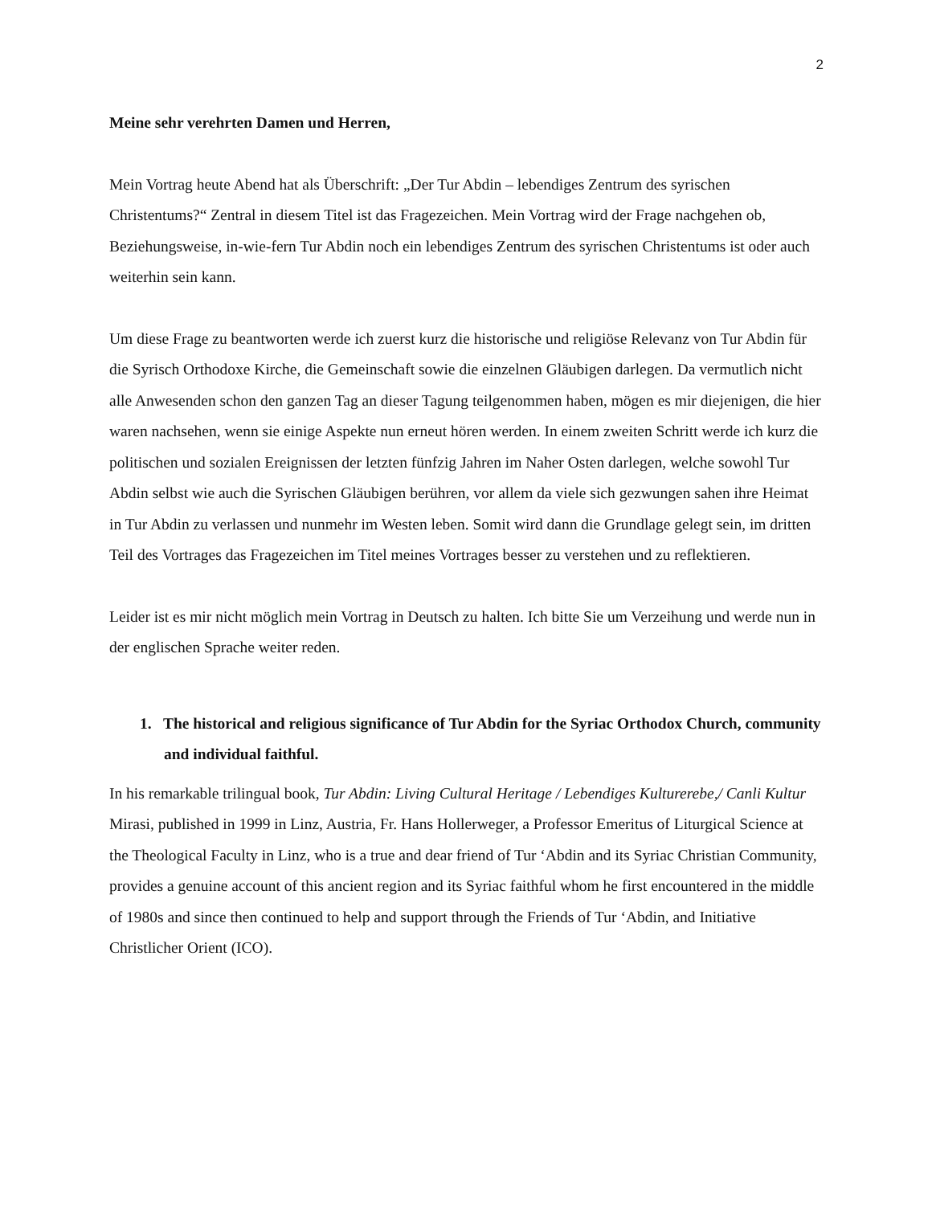2
Meine sehr verehrten Damen und Herren,
Mein Vortrag heute Abend hat als Überschrift: „Der Tur Abdin – lebendiges Zentrum des syrischen Christentums?“ Zentral in diesem Titel ist das Fragezeichen. Mein Vortrag wird der Frage nachgehen ob, Beziehungsweise, in-wie-fern Tur Abdin noch ein lebendiges Zentrum des syrischen Christentums ist oder auch weiterhin sein kann.
Um diese Frage zu beantworten werde ich zuerst kurz die historische und religiöse Relevanz von Tur Abdin für die Syrisch Orthodoxe Kirche, die Gemeinschaft sowie die einzelnen Gläubigen darlegen. Da vermutlich nicht alle Anwesenden schon den ganzen Tag an dieser Tagung teilgenommen haben, mögen es mir diejenigen, die hier waren nachsehen, wenn sie einige Aspekte nun erneut hören werden. In einem zweiten Schritt werde ich kurz die politischen und sozialen Ereignissen der letzten fünfzig Jahren im Naher Osten darlegen, welche sowohl Tur Abdin selbst wie auch die Syrischen Gläubigen berühren, vor allem da viele sich gezwungen sahen ihre Heimat in Tur Abdin zu verlassen und nunmehr im Westen leben. Somit wird dann die Grundlage gelegt sein, im dritten Teil des Vortrages das Fragezeichen im Titel meines Vortrages besser zu verstehen und zu reflektieren.
Leider ist es mir nicht möglich mein Vortrag in Deutsch zu halten. Ich bitte Sie um Verzeihung und werde nun in der englischen Sprache weiter reden.
1. The historical and religious significance of Tur Abdin for the Syriac Orthodox Church, community and individual faithful.
In his remarkable trilingual book, Tur Abdin: Living Cultural Heritage / Lebendiges Kulturerebe,/ Canli Kultur Mirasi, published in 1999 in Linz, Austria, Fr. Hans Hollerweger, a Professor Emeritus of Liturgical Science at the Theological Faculty in Linz, who is a true and dear friend of Tur ‘Abdin and its Syriac Christian Community, provides a genuine account of this ancient region and its Syriac faithful whom he first encountered in the middle of 1980s and since then continued to help and support through the Friends of Tur ‘Abdin, and Initiative Christlicher Orient (ICO).